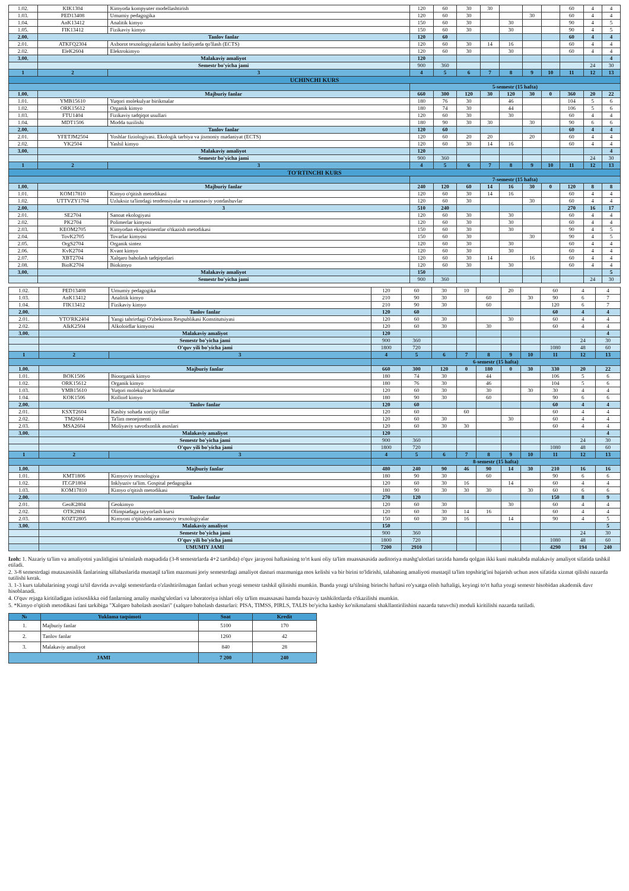| 1.02. | KIK1304 | Kimyoda kompyuter modellashtirish | 120 | 60 | 30 | 30 | | | | 60 | 4 | 4 |
| 1.03. | PED13408 | Umumiy pedagogika | 120 | 60 | 30 | | | 30 | | 60 | 4 | 4 |
| 1.04. | AnK13412 | Analitik kimyo | 150 | 60 | 30 | | 30 | | | 90 | 4 | 5 |
| 1.05. | FIK13412 | Fizikaviy kimyo | 150 | 60 | 30 | | 30 | | | 90 | 4 | 5 |
| 2.00. | Tanlov fanlar | | 120 | 60 | | | | | | 60 | 4 | 4 |
| 2.01. | ATKFQ2304 | Axborot texnologiyalarini kasbiy faoliyatda qo'llash (ECTS) | 120 | 60 | 30 | 14 | 16 | | | 60 | 4 | 4 |
| 2.02. | EleK2604 | Elektrokimyo | 120 | 60 | 30 | | 30 | | | 60 | 4 | 4 |
| 3.00. | Malakaviy amaliyot | | 120 | | | | | | | | | 4 |
| | Semestr bo'yicha jami | | 900 | 360 | | | | | | | 24 | 30 |
| 1 | 2 | 3 | 4 | 5 | 6 | 7 | 8 | 9 | 10 | 11 | 12 | 13 |
| UCHINCHI KURS | | | | | | | | | | | | |
| | | | 5-semestr (15 hafta) | | | | | | | | | |
| 1.00. | Majburiy fanlar | | 660 | 300 | 120 | 30 | 120 | 30 | 0 | 360 | 20 | 22 |
| 1.01. | YMB15610 | Yuqori molekulyar birikmalar | 180 | 76 | 30 | | 46 | | | 104 | 5 | 6 |
| 1.02. | ORK15612 | Organik kimyo | 180 | 74 | 30 | | 44 | | | 106 | 5 | 6 |
| 1.03. | FTU1404 | Fizikaviy tadqiqot usullari | 120 | 60 | 30 | | 30 | | | 60 | 4 | 4 |
| 1.04. | MDT1506 | Modda tuzilishi | 180 | 90 | 30 | 30 | | 30 | | 90 | 6 | 6 |
| 2.00. | Tanlov fanlar | | 120 | 60 | | | | | | 60 | 4 | 4 |
| 2.01. | YFETJM2504 | Yoshlar fiziologiyasi. Ekologik tarbiya va jismoniy madaniyat (ECTS) | 120 | 60 | 20 | 20 | | 20 | | 60 | 4 | 4 |
| 2.02. | YK2504 | Yashil kimyo | 120 | 60 | 30 | 14 | 16 | | | 60 | 4 | 4 |
| 3.00. | Malakaviy amaliyot | | 120 | | | | | | | | | 4 |
| | Semestr bo'yicha jami | | 900 | 360 | | | | | | | 24 | 30 |
| 1 | 2 | 3 | 4 | 5 | 6 | 7 | 8 | 9 | 10 | 11 | 12 | 13 |
| TO'RTINCHI KURS | | | | | | | | | | | | |
| | | | 7-semestr (15 hafta) | | | | | | | | | |
| 1.00. | Majburiy fanlar | | 240 | 120 | 60 | 14 | 16 | 30 | 0 | 120 | 8 | 8 |
| 1.01. | KOM17810 | Kimyo o'qitish metodikasi | 120 | 60 | 30 | 14 | 16 | | | 60 | 4 | 4 |
| 1.02. | UTTVZY1704 | Uzluksiz ta'limdagi tendensiyalar va zamonaviy yondashuvlar | 120 | 60 | 30 | | | 30 | | 60 | 4 | 4 |
| 2.00. | 3 | | 510 | 240 | | | | | | 270 | 16 | 17 |
| 2.01. | SE2704 | Sanoat ekologiyasi | 120 | 60 | 30 | | 30 | | | 60 | 4 | 4 |
| 2.02. | PK2704 | Polimerlar kimyosi | 120 | 60 | 30 | | 30 | | | 60 | 4 | 4 |
| 2.03. | KEOM2705 | Kimyodan eksperimentlar o'tkazish metodikasi | 150 | 60 | 30 | | 30 | | | 90 | 4 | 5 |
| 2.04. | TovK2705 | Tovarlar kimyosi | 150 | 60 | 30 | | | 30 | | 90 | 4 | 5 |
| 2.05. | OrgS2704 | Organik sintez | 120 | 60 | 30 | | 30 | | | 60 | 4 | 4 |
| 2.06. | KvK2704 | Kvant kimyo | 120 | 60 | 30 | | 30 | | | 60 | 4 | 4 |
| 2.07. | XBT2704 | Xalqaro baholash tadqiqotlari | 120 | 60 | 30 | 14 | | 16 | | 60 | 4 | 4 |
| 2.08. | BioK2704 | Biokimyo | 120 | 60 | 30 | | 30 | | | 60 | 4 | 4 |
| 3.00. | Malakaviy amaliyot | | 150 | | | | | | | | | 5 |
| | Semestr bo'yicha jami | | 900 | 360 | | | | | | | 24 | 30 |
| 1.02. | PED13408 | Umumiy pedagogika | 120 | 60 | 30 | 10 | | 20 | | 60 | 4 | 4 |
| 1.03. | AnK13412 | Analitik kimyo | 210 | 90 | 30 | | 60 | | 30 | 90 | 6 | 7 |
| 1.04. | FIK13412 | Fizikaviy kimyo | 210 | 90 | 30 | | 60 | | | 120 | 6 | 7 |
| 2.00. | Tanlov fanlar | | 120 | 60 | | | | | | 60 | 4 | 4 |
| 2.01. | YTO'RK2404 | Yangi tahrirdagi O'zbekiston Respublikasi Konstitutsiyasi | 120 | 60 | 30 | | | 30 | | 60 | 4 | 4 |
| 2.02. | AlkK2504 | Alkoloidlar kimyosi | 120 | 60 | 30 | | 30 | | | 60 | 4 | 4 |
| 3.00. | Malakaviy amaliyot | | 120 | | | | | | | | | 4 |
| | Semestr bo'yicha jami | | 900 | 360 | | | | | | | 24 | 30 |
| | O'quv yili bo'yicha jami | | 1800 | 720 | | | | | | 1080 | 48 | 60 |
| 1 | 2 | 3 | 4 | 5 | 6 | 7 | 8 | 9 | 10 | 11 | 12 | 13 |
| | | | 6-semestr (15 hafta) | | | | | | | | | |
| 1.00. | Majburiy fanlar | | 660 | 300 | 120 | 0 | 180 | 0 | 30 | 330 | 20 | 22 |
| 1.01. | BOK1506 | Bioorganik kimyo | 180 | 74 | 30 | | 44 | | | 106 | 5 | 6 |
| 1.02. | ORK15612 | Organik kimyo | 180 | 76 | 30 | | 46 | | | 104 | 5 | 6 |
| 1.03. | YMB15610 | Yuqori molekulyar birikmalar | 120 | 60 | 30 | | 30 | | 30 | 30 | 4 | 4 |
| 1.04. | KOK1506 | Kolloid kimyo | 180 | 90 | 30 | | 60 | | | 90 | 6 | 6 |
| 2.00. | Tanlov fanlar | | 120 | 60 | | | | | | 60 | 4 | 4 |
| 2.01. | KSXT2604 | Kasbiy sohada xorijiy tillar | 120 | 60 | | 60 | | | | 60 | 4 | 4 |
| 2.02. | TM2604 | Ta'lim menejmenti | 120 | 60 | 30 | | | 30 | | 60 | 4 | 4 |
| 2.03. | MSA2604 | Moliyaviy savodxonlik asoslari | 120 | 60 | 30 | 30 | | | | 60 | 4 | 4 |
| 3.00. | Malakaviy amaliyot | | 120 | | | | | | | | | 4 |
| | Semestr bo'yicha jami | | 900 | 360 | | | | | | | 24 | 30 |
| | O'quv yili bo'yicha jami | | 1800 | 720 | | | | | | 1080 | 48 | 60 |
| 1 | 2 | 3 | 4 | 5 | 6 | 7 | 8 | 9 | 10 | 11 | 12 | 13 |
| | | | 8-semestr (15 hafta) | | | | | | | | | |
| 1.00. | Majburiy fanlar | | 480 | 240 | 90 | 46 | 90 | 14 | 30 | 210 | 16 | 16 |
| 1.01. | KMT1806 | Kimyoviy texnologiya | 180 | 90 | 30 | | 60 | | | 90 | 6 | 6 |
| 1.02. | IT.GP1804 | Inklyuziv ta'lim. Gospital pedagogika | 120 | 60 | 30 | 16 | | 14 | | 60 | 4 | 4 |
| 1.03. | KOM17810 | Kimyo o'qitish metodikasi | 180 | 90 | 30 | 30 | 30 | | 30 | 60 | 6 | 6 |
| 2.00. | Tanlov fanlar | | 270 | 120 | | | | | | 150 | 8 | 9 |
| 2.01. | GeoK2804 | Geokimyo | 120 | 60 | 30 | | | 30 | | 60 | 4 | 4 |
| 2.02. | OTK2804 | Olimpiadaga tayyorlash kursi | 120 | 60 | 30 | 14 | 16 | | | 60 | 4 | 4 |
| 2.03. | KOZT2805 | Kimyoni o'qitishda zamonaviy texnologiyalar | 150 | 60 | 30 | 16 | | 14 | | 90 | 4 | 5 |
| 3.00. | Malakaviy amaliyot | | 150 | | | | | | | | | 5 |
| | Semestr bo'yicha jami | | 900 | 360 | | | | | | | 24 | 30 |
| | O'quv yili bo'yicha jami | | 1800 | 720 | | | | | | 1080 | 48 | 60 |
| | UMUMIY JAMI | | 7200 | 2910 | | | | | | 4290 | 194 | 240 |
Izoh: 1. Nazariy ta'lim va amaliyotni yaxlitligini ta'minlash maqsadida (3-8 semestrlarda 4+2 tartibda) o'quv jarayoni haftasining to'rt kuni oliy ta'lim muassasasida auditoriya mashg'ulotlari tarzida hamda qolgan ikki kuni maktabda malakaviy amaliyot sifatida tashkil etiladi.
2. 3-8 semestrdagi mutaxassislik fanlarining sillabuslarida mustaqil ta'lim mazmuni joriy semestrdagi amaliyot dasturi mazmuniga mos kelishi va bir birini to'ldirishi, talabaning amaliyoti mustaqil ta'lim topshirig'ini bajarish uchun asos sifatida xizmat qilishi nazarda tutilishi kerak.
3. 1-3 kurs talabalarining yozgi ta'til davrida avvalgi semestrlarda o'zlashtirilmagan fanlari uchun yozgi semestr tashkil qilinishi mumkin. Bunda yozgi ta'tilning birinchi haftasi ro'yxatga olish haftaligi, keyingi to'rt hafta yozgi semestr hisobidan akademik davr hisoblanadi.
4. O'quv rejaga kiritiladigan ixtisoslikka oid fanlarning amaliy mashg'ulotlari va laboratoriya ishlari oliy ta'lim muassasasi hamda bazaviy tashkilotlarda o'tkazilishi mumkin.
5. *Kimyo o'qitish metodikasi fani tarkibiga "Xalqaro baholash asoslari" (xalqaro baholash dasturlari: PISA, TIMSS, PIRLS, TALIS bo'yicha kasbiy ko'nikmalarni shakllantirilishini nazarda tutuvchi) moduli kiritilishi nazarda tutiladi.
| № | Yuklama taqsimoti | Soat | Kredit |
| --- | --- | --- | --- |
| 1. | Majburiy fanlar | 5100 | 170 |
| 2. | Tanlov fanlar | 1260 | 42 |
| 3. | Malakaviy amaliyot | 840 | 28 |
| JAMI | | 7 200 | 240 |